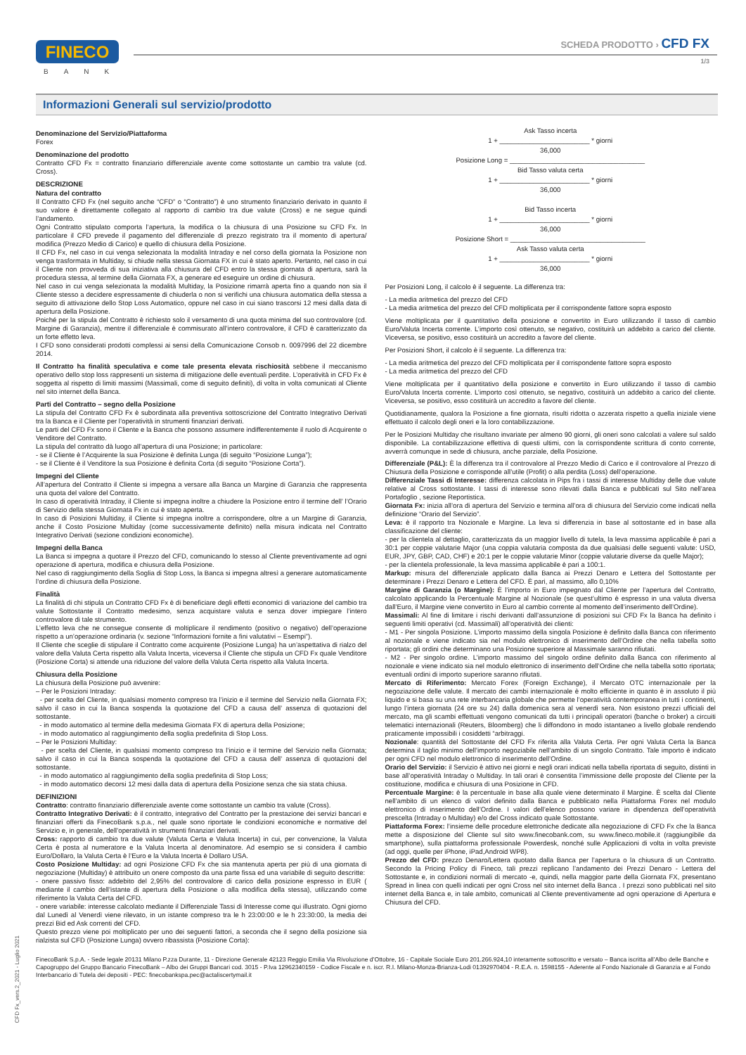FINECO
BANK
SCHEDA PRODOTTO › CFD FX
1/3
Informazioni Generali sul servizio/prodotto
Denominazione del Servizio/Piattaforma
Forex
Denominazione del prodotto
Contratto CFD Fx = contratto finanziario differenziale avente come sottostante un cambio tra valute (cd. Cross).
DESCRIZIONE
Natura del contratto
Il Contratto CFD Fx (nel seguito anche “CFD” o “Contratto”) è uno strumento finanziario derivato in quanto il suo valore è direttamente collegato al rapporto di cambio tra due valute (Cross) e ne segue quindi l’andamento.
Ogni Contratto stipulato comporta l’apertura, la modifica o la chiusura di una Posizione su CFD Fx. In particolare il CFD prevede il pagamento del differenziale di prezzo registrato tra il momento di apertura/ modifica (Prezzo Medio di Carico) e quello di chiusura della Posizione.
Il CFD Fx, nel caso in cui venga selezionata la modalità Intraday e nel corso della giornata la Posizione non venga trasformata in Multiday, si chiude nella stessa Giornata FX in cui è stato aperto. Pertanto, nel caso in cui il Cliente non provveda di sua iniziativa alla chiusura del CFD entro la stessa giornata di apertura, sarà la procedura stessa, al termine della Giornata FX, a generare ed eseguire un ordine di chiusura.
Nel caso in cui venga selezionata la modalità Multiday, la Posizione rimarrà aperta fino a quando non sia il Cliente stesso a decidere espressamente di chiuderla o non si verifichi una chiusura automatica della stessa a seguito di attivazione dello Stop Loss Automatico, oppure nel caso in cui siano trascorsi 12 mesi dalla data di apertura della Posizione.
Poiché per la stipula del Contratto è richiesto solo il versamento di una quota minima del suo controvalore (cd. Margine di Garanzia), mentre il differenziale è commisurato all’intero controvalore, il CFD è caratterizzato da un forte effetto leva.
I CFD sono considerati prodotti complessi ai sensi della Comunicazione Consob n. 0097996 del 22 dicembre 2014.
Il Contratto ha finalità speculativa e come tale presenta elevata rischiosità sebbene il meccanismo operativo dello stop loss rappresenti un sistema di mitigazione delle eventuali perdite. L’operatività in CFD Fx è soggetta al rispetto di limiti massimi (Massimali, come di seguito definiti), di volta in volta comunicati al Cliente nel sito internet della Banca.
Parti del Contratto – segno della Posizione
La stipula del Contratto CFD Fx è subordinata alla preventiva sottoscrizione del Contratto Integrativo Derivati tra la Banca e il Cliente per l’operatività in strumenti finanziari derivati.
Le parti del CFD Fx sono il Cliente e la Banca che possono assumere indifferentemente il ruolo di Acquirente o Venditore del Contratto.
La stipula del contratto dà luogo all’apertura di una Posizione; in particolare:
- se il Cliente è l’Acquirente la sua Posizione è definita Lunga (di seguito “Posizione Lunga”);
- se il Cliente è il Venditore la sua Posizione è definita Corta (di seguito “Posizione Corta”).
Impegni del Cliente
All’apertura del Contratto il Cliente si impegna a versare alla Banca un Margine di Garanzia che rappresenta una quota del valore del Contratto.
In caso di operatività Intraday, il Cliente si impegna inoltre a chiudere la Posizione entro il termine dell’ l’Orario di Servizio della stessa Giornata Fx in cui è stato aperta.
In caso di Posizioni Multiday, il Cliente si impegna inoltre a corrispondere, oltre a un Margine di Garanzia, anche il Costo Posizione Multiday (come successivamente definito) nella misura indicata nel Contratto Integrativo Derivati (sezione condizioni economiche).
Impegni della Banca
La Banca si impegna a quotare il Prezzo del CFD, comunicando lo stesso al Cliente preventivamente ad ogni operazione di apertura, modifica e chiusura della Posizione.
Nel caso di raggiungimento della Soglia di Stop Loss, la Banca si impegna altresì a generare automaticamente l’ordine di chiusura della Posizione.
Finalità
La finalità di chi stipula un Contratto CFD Fx è di beneficiare degli effetti economici di variazione del cambio tra valute Sottostante il Contratto medesimo, senza acquistare valuta e senza dover impiegare l’intero controvalore di tale strumento.
L’effetto leva che ne consegue consente di moltiplicare il rendimento (positivo o negativo) dell’operazione rispetto a un’operazione ordinaria (v. sezione “Informazioni fornite a fini valutativi – Esempi”).
Il Cliente che sceglie di stipulare il Contratto come acquirente (Posizione Lunga) ha un’aspettativa di rialzo del valore della Valuta Certa rispetto alla Valuta Incerta, viceversa il Cliente che stipula un CFD Fx quale Venditore (Posizione Corta) si attende una riduzione del valore della Valuta Certa rispetto alla Valuta Incerta.
Chiusura della Posizione
La chiusura della Posizione può avvenire:
– Per le Posizioni Intraday:
- per scelta del Cliente, in qualsiasi momento compreso tra l’inizio e il termine del Servizio nella Giornata FX; salvo il caso in cui la Banca sospenda la quotazione del CFD a causa dell’ assenza di quotazioni del sottostante.
- in modo automatico al termine della medesima Giornata FX di apertura della Posizione;
- in modo automatico al raggiungimento della soglia predefinita di Stop Loss.
– Per le Posizioni Multiday:
- per scelta del Cliente, in qualsiasi momento compreso tra l’inizio e il termine del Servizio nella Giornata; salvo il caso in cui la Banca sospenda la quotazione del CFD a causa dell’ assenza di quotazioni del sottostante.
- in modo automatico al raggiungimento della soglia predefinita di Stop Loss;
- in modo automatico decorsi 12 mesi dalla data di apertura della Posizione senza che sia stata chiusa.
DEFINIZIONI
Contratto: contratto finanziario differenziale avente come sottostante un cambio tra valute (Cross).
Contratto Integrativo Derivati: è il contratto, integrativo del Contratto per la prestazione dei servizi bancari e finanziari offerti da FinecoBank s.p.a., nel quale sono riportate le condizioni economiche e normative del Servizio e, in generale, dell’operatività in strumenti finanziari derivati.
Cross: rapporto di cambio tra due valute (Valuta Certa e Valuta Incerta) in cui, per convenzione, la Valuta Certa è posta al numeratore e la Valuta Incerta al denominatore. Ad esempio se si considera il cambio Euro/Dollaro, la Valuta Certa è l’Euro e la Valuta Incerta è Dollaro USA.
Costo Posizione Multiday: ad ogni Posizione CFD Fx che sia mantenuta aperta per più di una giornata di negoziazione (Multiday) è attribuito un onere composto da una parte fissa ed una variabile di seguito descritte:
- onere passivo fisso: addebito del 2,95% del controvalore di carico della posizione espresso in EUR ( mediante il cambio dell’istante di apertura della Posizione o alla modifica della stessa), utilizzando come riferimento la Valuta Certa del CFD.
- onere variabile: interesse calcolato mediante il Differenziale Tassi di Interesse come qui illustrato. Ogni giorno dal Lunedì al Venerdì viene rilevato, in un istante compreso tra le h 23:00:00 e le h 23:30:00, la media dei prezzi Bid ed Ask correnti del CFD.
Questo prezzo viene poi moltiplicato per uno dei seguenti fattori, a seconda che il segno della posizione sia rialzista sul CFD (Posizione Lunga) ovvero ribassista (Posizione Corta):
Ask Tasso incerta
1 + ________________________ * giorni
36,000
Posizione Long = ____________________________________
Bid Tasso valuta certa
1 + ________________________ * giorni
36,000
Bid Tasso incerta
1 + ________________________ * giorni
36,000
Posizione Short = ____________________________________
Ask Tasso valuta certa
1 + ________________________ * giorni
36,000
Per Posizioni Long, il calcolo è il seguente. La differenza tra:
- La media aritmetica del prezzo del CFD
- La media aritmetica del prezzo del CFD moltiplicata per il corrispondente fattore sopra esposto
Viene moltiplicata per il quantitativo della posizione e convertito in Euro utilizzando il tasso di cambio Euro/Valuta Incerta corrente. L’importo così ottenuto, se negativo, costituirà un addebito a carico del cliente. Viceversa, se positivo, esso costituirà un accredito a favore del cliente.
Per Posizioni Short, il calcolo è il seguente. La differenza tra:
- La media aritmetica del prezzo del CFD moltiplicata per il corrispondente fattore sopra esposto
- La media aritmetica del prezzo del CFD
Viene moltiplicata per il quantitativo della posizione e convertito in Euro utilizzando il tasso di cambio Euro/Valuta Incerta corrente. L’importo così ottenuto, se negativo, costituirà un addebito a carico del cliente. Viceversa, se positivo, esso costituirà un accredito a favore del cliente.
Quotidianamente, qualora la Posizione a fine giornata, risulti ridotta o azzerata rispetto a quella iniziale viene effettuato il calcolo degli oneri e la loro contabilizzazione.
Per le Posizioni Multiday che risultano invariate per almeno 90 giorni, gli oneri sono calcolati a valere sul saldo disponibile. La contabilizzazione effettiva di questi ultimi, con la corrispondente scrittura di conto corrente, avverrà comunque in sede di chiusura, anche parziale, della Posizione.
Differenziale (P&L): È la differenza tra il controvalore al Prezzo Medio di Carico e il controvalore al Prezzo di Chiusura della Posizione e corrisponde all’utile (Profit) o alla perdita (Loss) dell’operazione.
Differenziale Tassi di Interesse: differenza calcolata in Pips fra i tassi di interesse Multiday delle due valute relative al Cross sottostante. I tassi di interesse sono rilevati dalla Banca e pubblicati sul Sito nell’area Portafoglio , sezione Reportistica.
Giornata Fx: inizia all’ora di apertura del Servizio e termina all’ora di chiusura del Servizio come indicati nella definizione “Orario del Servizio”.
Leva: è il rapporto tra Nozionale e Margine. La leva si differenzia in base al sottostante ed in base alla classificazione del cliente:
- per la clientela al dettaglio, caratterizzata da un maggior livello di tutela, la leva massima applicabile è pari a 30:1 per coppie valutarie Major (una coppia valutaria composta da due qualsiasi delle seguenti valute: USD, EUR, JPY, GBP, CAD, CHF) e 20:1 per le coppie valutarie Minor (coppie valutarie diverse da quelle Major);
- per la clientela professionale, la leva massima applicabile è pari a 100:1.
Markup: misura del differenziale applicato dalla Banca ai Prezzi Denaro e Lettera del Sottostante per determinare i Prezzi Denaro e Lettera del CFD. È pari, al massimo, allo 0,10%
Margine di Garanzia (o Margine): È l’importo in Euro impegnato dal Cliente per l’apertura del Contratto, calcolato applicando la Percentuale Margine al Nozionale (se quest’ultimo è espresso in una valuta diversa dall’Euro, il Margine viene convertito in Euro al cambio corrente al momento dell’inserimento dell’Ordine).
Massimali: Al fine di limitare i rischi derivanti dall’assunzione di posizioni sui CFD Fx la Banca ha definito i seguenti limiti operativi (cd. Massimali) all’operatività dei clienti:
- M1 - Per singola Posizione. L’importo massimo della singola Posizione è definito dalla Banca con riferimento al nozionale e viene indicato sia nel modulo elettronico di inserimento dell’Ordine che nella tabella sotto riportata; gli ordini che determinano una Posizione superiore al Massimale saranno rifiutati.
- M2 - Per singolo ordine. L’importo massimo del singolo ordine definito dalla Banca con riferimento al nozionale e viene indicato sia nel modulo elettronico di inserimento dell’Ordine che nella tabella sotto riportata; eventuali ordini di importo superiore saranno rifiutati.
Mercato di Riferimento: Mercato Forex (Foreign Exchange), il Mercato OTC internazionale per la negoziazione delle valute. Il mercato dei cambi internazionale è molto efficiente in quanto è in assoluto il più liquido e si basa su una rete interbancaria globale che permette l’operatività contemporanea in tutti i continenti, lungo l’intera giornata (24 ore su 24) dalla domenica sera al venerdì sera. Non esistono prezzi ufficiali del mercato, ma gli scambi effettuati vengono comunicati da tutti i principali operatori (banche o broker) a circuiti telematici internazionali (Reuters, Bloomberg) che li diffondono in modo istantaneo a livello globale rendendo praticamente impossibili i cosiddetti “arbitraggi.
Nozionale: quantità del Sottostante del CFD Fx riferita alla Valuta Certa. Per ogni Valuta Certa la Banca determina il taglio minimo dell’importo negoziabile nell’ambito di un singolo Contratto. Tale importo è indicato per ogni CFD nel modulo elettronico di inserimento dell’Ordine.
Orario del Servizio: il Servizio è attivo nei giorni e negli orari indicati nella tabella riportata di seguito, distinti in base all’operatività Intraday o Multiday. In tali orari è consentita l’immissione delle proposte del Cliente per la costituzione, modifica e chiusura di una Posizione in CFD.
Percentuale Margine: è la percentuale in base alla quale viene determinato il Margine. È scelta dal Cliente nell’ambito di un elenco di valori definito dalla Banca e pubblicato nella Piattaforma Forex nel modulo elettronico di inserimento dell’Ordine. I valori dell’elenco possono variare in dipendenza dell’operatività prescelta (Intraday o Multiday) e/o del Cross indicato quale Sottostante.
Piattaforma Forex: l’insieme delle procedure elettroniche dedicate alla negoziazione di CFD Fx che la Banca mette a disposizione del Cliente sul sito www.finecobank.com, su www.fineco.mobile.it (raggiungibile da smartphone), sulla piattaforma professionale Powerdesk, nonché sulle Applicazioni di volta in volta previste (ad oggi, quelle per iPhone, iPad,Android WP8).
Prezzo del CFD: prezzo Denaro/Lettera quotato dalla Banca per l’apertura o la chiusura di un Contratto. Secondo la Pricing Policy di Fineco, tali prezzi replicano l’andamento dei Prezzi Denaro - Lettera del Sottostante e, in condizioni normali di mercato -e, quindi, nella maggior parte della Giornata FX, presentano Spread in linea con quelli indicati per ogni Cross nel sito internet della Banca . I prezzi sono pubblicati nel sito internet della Banca e, in tale ambito, comunicati al Cliente preventivamente ad ogni operazione di Apertura e Chiusura del CFD.
FinecoBank S.p.A. - Sede legale 20131 Milano P.zza Durante, 11 - Direzione Generale 42123 Reggio Emilia Via Rivoluzione d’Ottobre, 16 - Capitale Sociale Euro 201.266.924,10 interamente sottoscritto e versato – Banca iscritta all’Albo delle Banche e Capogruppo del Gruppo Bancario FinecoBank – Albo dei Gruppi Bancari cod. 3015 - P.Iva 12962340159 - Codice Fiscale e n. iscr. R.I. Milano-Monza-Brianza-Lodi 01392970404 - R.E.A. n. 1598155 - Aderente al Fondo Nazionale di Garanzia e al Fondo Interbancario di Tutela dei depositi - PEC: finecobankspa.pec@actaliscertymail.it
CFD Fx_vers.2_2021 - Luglio 2021